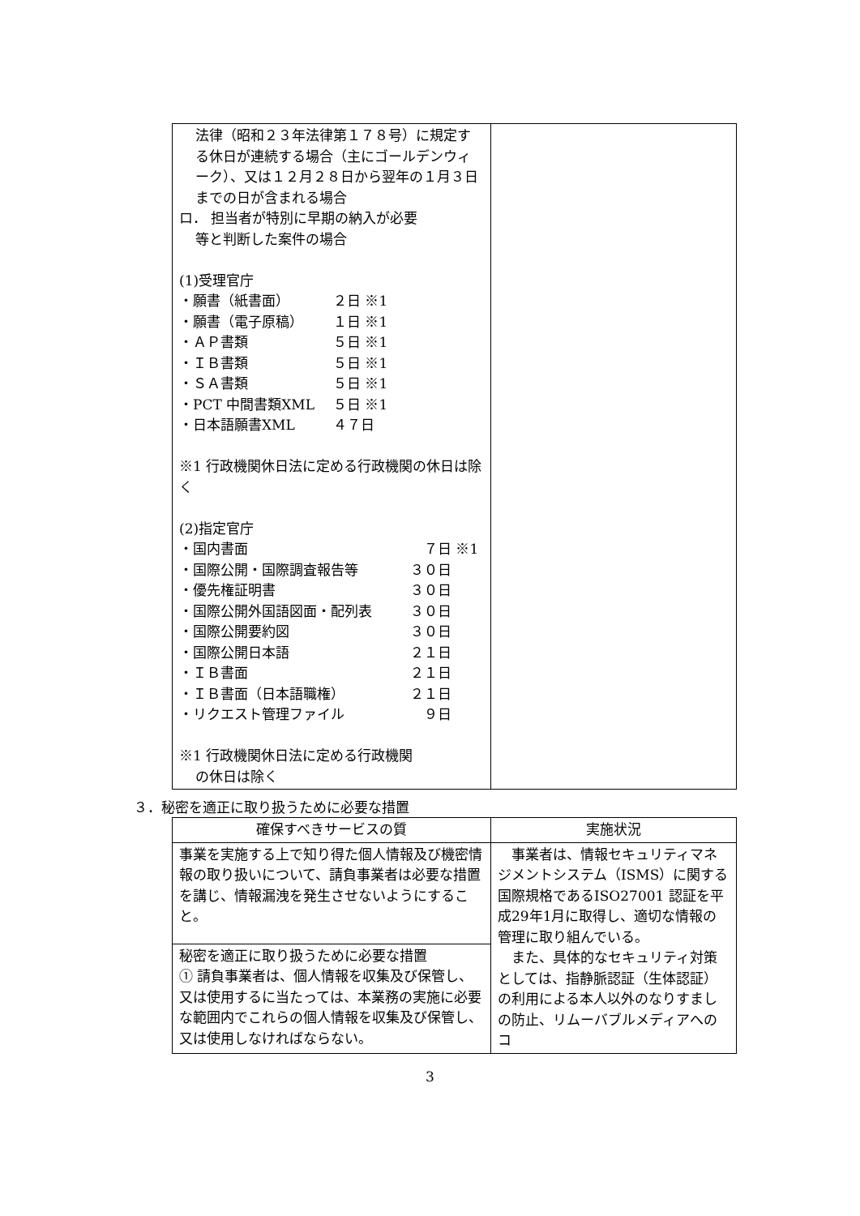| 法律（昭和２３年法律第１７８号）に規定する休日が連続する場合（主にゴールデンウィーク）、又は１２月２８日から翌年の１月３日までの日が含まれる場合 ロ． 担当者が特別に早期の納入が必要 等と判断した案件の場合 (1)受理官庁 ・願書（紙書面） ２日 ※1 ・願書（電子原稿） １日 ※1 ・ＡＰ書類 ５日 ※1 ・ＩＢ書類 ５日 ※1 ・ＳＡ書類 ５日 ※1 ・PCT 中間書類XML ５日 ※1 ・日本語願書XML ４７日 ※1 行政機関休日法に定める行政機関の休日は除く (2)指定官庁 ・国内書面 ７日 ※1 ・国際公開・国際調査報告等 ３０日 ・優先権証明書 ３０日 ・国際公開外国語図面・配列表 ３０日 ・国際公開要約図 ３０日 ・国際公開日本語 ２１日 ・ＩＢ書面 ２１日 ・ＩＢ書面（日本語職権） ２１日 ・リクエスト管理ファイル ９日 ※1 行政機関休日法に定める行政機関 の休日は除く | |
３．秘密を適正に取り扱うために必要な措置
| 確保すべきサービスの質 | 実施状況 |
| --- | --- |
| 事業を実施する上で知り得た個人情報及び機密情報の取り扱いについて、請負事業者は必要な措置を講じ、情報漏洩を発生させないようにすること。 | 事業者は、情報セキュリティマネジメントシステム（ISMS）に関する国際規格であるISO27001 認証を平成29年1月に取得し、適切な情報の管理に取り組んでいる。 また、具体的なセキュリティ対策としては、指静脈認証（生体認証）の利用による本人以外のなりすましの防止、リムーバブルメディアへのコ |
| 秘密を適正に取り扱うために必要な措置 ① 請負事業者は、個人情報を収集及び保管し、又は使用するに当たっては、本業務の実施に必要な範囲内でこれらの個人情報を収集及び保管し、又は使用しなければならない。 | |
3